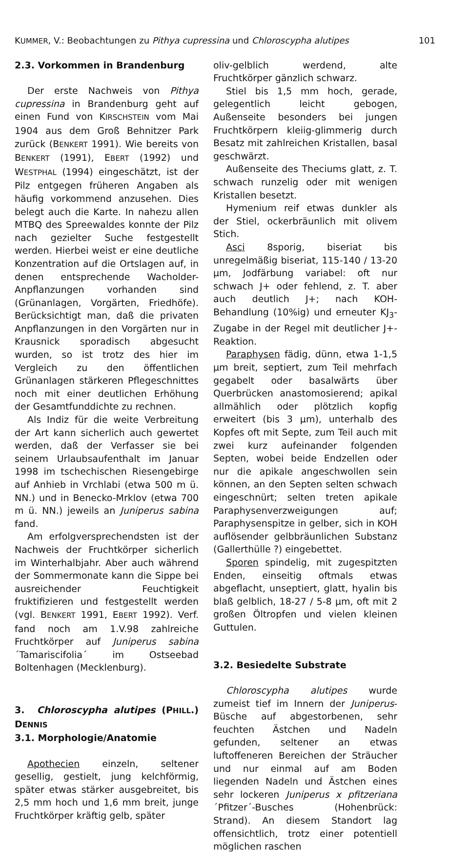KUMMER, V.: Beobachtungen zu Pithya cupressina und Chloroscypha alutipes 101
2.3. Vorkommen in Brandenburg
Der erste Nachweis von Pithya cupressina in Brandenburg geht auf einen Fund von KIRSCHSTEIN vom Mai 1904 aus dem Groß Behnitzer Park zurück (BENKERT 1991). Wie bereits von BENKERT (1991), EBERT (1992) und WESTPHAL (1994) eingeschätzt, ist der Pilz entgegen früheren Angaben als häufig vorkommend anzusehen. Dies belegt auch die Karte. In nahezu allen MTBQ des Spreewaldes konnte der Pilz nach gezielter Suche festgestellt werden. Hierbei weist er eine deutliche Konzentration auf die Ortslagen auf, in denen entsprechende Wacholder-Anpflanzungen vorhanden sind (Grünanlagen, Vorgärten, Friedhöfe). Berücksichtigt man, daß die privaten Anpflanzungen in den Vorgärten nur in Krausnick sporadisch abgesucht wurden, so ist trotz des hier im Vergleich zu den öffentlichen Grünanlagen stärkeren Pflegeschnittes noch mit einer deutlichen Erhöhung der Gesamtfunddichte zu rechnen.
Als Indiz für die weite Verbreitung der Art kann sicherlich auch gewertet werden, daß der Verfasser sie bei seinem Urlaubsaufenthalt im Januar 1998 im tschechischen Riesengebirge auf Anhieb in Vrchlabi (etwa 500 m ü. NN.) und in Benecko-Mrklov (etwa 700 m ü. NN.) jeweils an Juniperus sabina fand.
Am erfolgversprechendsten ist der Nachweis der Fruchtkörper sicherlich im Winterhalbjahr. Aber auch während der Sommermonate kann die Sippe bei ausreichender Feuchtigkeit fruktifizieren und festgestellt werden (vgl. BENKERT 1991, EBERT 1992). Verf. fand noch am 1.V.98 zahlreiche Fruchtkörper auf Juniperus sabina ´Tamariscifolia´ im Ostseebad Boltenhagen (Mecklenburg).
3. Chloroscypha alutipes (PHILL.) DENNIS
3.1. Morphologie/Anatomie
Apothecien einzeln, seltener gesellig, gestielt, jung kelchförmig, später etwas stärker ausgebreitet, bis 2,5 mm hoch und 1,6 mm breit, junge Fruchtkörper kräftig gelb, später
oliv-gelblich werdend, alte Fruchtkörper gänzlich schwarz.
Stiel bis 1,5 mm hoch, gerade, gelegentlich leicht gebogen, Außenseite besonders bei jungen Fruchtkörpern kleiig-glimmerig durch Besatz mit zahlreichen Kristallen, basal geschwärzt.
Außenseite des Theciums glatt, z. T. schwach runzelig oder mit wenigen Kristallen besetzt.
Hymenium reif etwas dunkler als der Stiel, ockerbräunlich mit olivem Stich.
Asci 8sporig, biseriat bis unregelmäßig biseriat, 115-140 / 13-20 µm, Jodfärbung variabel: oft nur schwach J+ oder fehlend, z. T. aber auch deutlich J+; nach KOH-Behandlung (10%ig) und erneuter KJ<sub>3</sub>-Zugabe in der Regel mit deutlicher J+-Reaktion.
Paraphysen fädig, dünn, etwa 1-1,5 µm breit, septiert, zum Teil mehrfach gegabelt oder basalwärts über Querbrücken anastomosierend; apikal allmählich oder plötzlich kopfig erweitert (bis 3 µm), unterhalb des Kopfes oft mit Septe, zum Teil auch mit zwei kurz aufeinander folgenden Septen, wobei beide Endzellen oder nur die apikale angeschwollen sein können, an den Septen selten schwach eingeschnürt; selten treten apikale Paraphysenverzweigungen auf; Paraphysenspitze in gelber, sich in KOH auflösender gelbbräunlichen Substanz (Gallerthülle ?) eingebettet.
Sporen spindelig, mit zugespitzten Enden, einseitig oftmals etwas abgeflacht, unseptiert, glatt, hyalin bis blaß gelblich, 18-27 / 5-8 µm, oft mit 2 großen Öltropfen und vielen kleinen Guttulen.
3.2. Besiedelte Substrate
Chloroscypha alutipes wurde zumeist tief im Innern der Juniperus-Büsche auf abgestorbenen, sehr feuchten Ästchen und Nadeln gefunden, seltener an etwas luftoffeneren Bereichen der Sträucher und nur einmal auf am Boden liegenden Nadeln und Ästchen eines sehr lockeren Juniperus x pfitzeriana ´Pfitzer´-Busches (Hohenbrück: Strand). An diesem Standort lag offensichtlich, trotz einer potentiell möglichen raschen